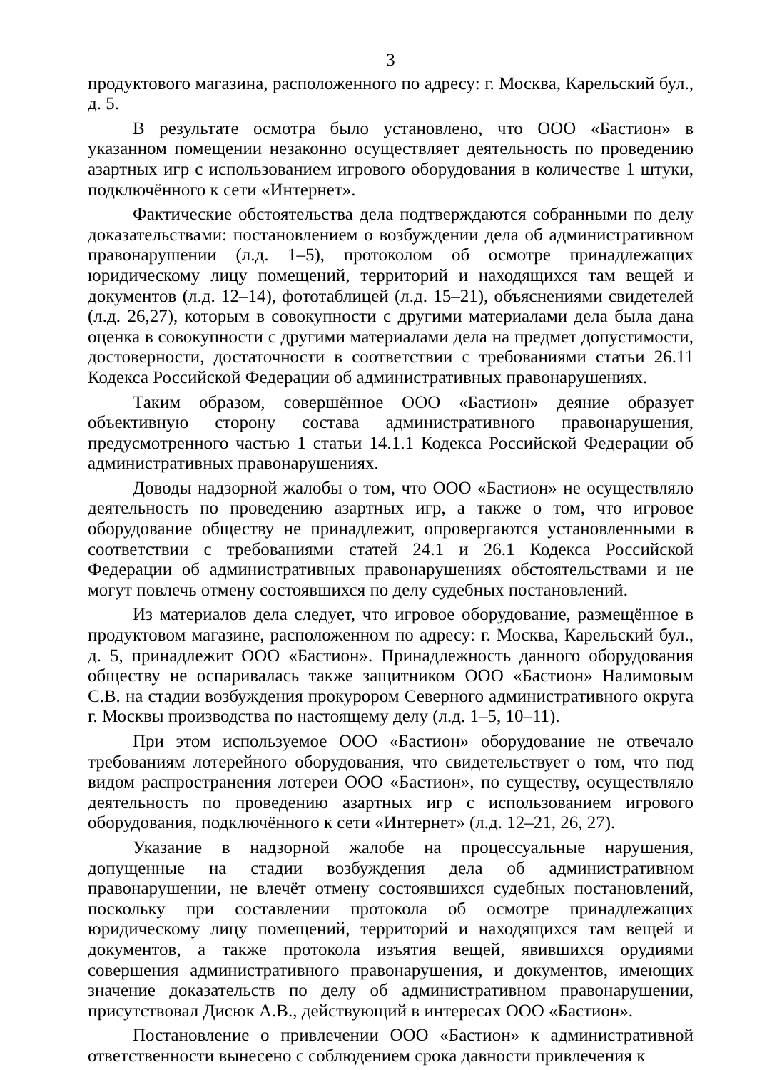3
продуктового магазина, расположенного по адресу: г. Москва, Карельский бул., д. 5.
В результате осмотра было установлено, что ООО «Бастион» в указанном помещении незаконно осуществляет деятельность по проведению азартных игр с использованием игрового оборудования в количестве 1 штуки, подключённого к сети «Интернет».
Фактические обстоятельства дела подтверждаются собранными по делу доказательствами: постановлением о возбуждении дела об административном правонарушении (л.д. 1–5), протоколом об осмотре принадлежащих юридическому лицу помещений, территорий и находящихся там вещей и документов (л.д. 12–14), фототаблицей (л.д. 15–21), объяснениями свидетелей (л.д. 26,27), которым в совокупности с другими материалами дела была дана оценка в совокупности с другими материалами дела на предмет допустимости, достоверности, достаточности в соответствии с требованиями статьи 26.11 Кодекса Российской Федерации об административных правонарушениях.
Таким образом, совершённое ООО «Бастион» деяние образует объективную сторону состава административного правонарушения, предусмотренного частью 1 статьи 14.1.1 Кодекса Российской Федерации об административных правонарушениях.
Доводы надзорной жалобы о том, что ООО «Бастион» не осуществляло деятельность по проведению азартных игр, а также о том, что игровое оборудование обществу не принадлежит, опровергаются установленными в соответствии с требованиями статей 24.1 и 26.1 Кодекса Российской Федерации об административных правонарушениях обстоятельствами и не могут повлечь отмену состоявшихся по делу судебных постановлений.
Из материалов дела следует, что игровое оборудование, размещённое в продуктовом магазине, расположенном по адресу: г. Москва, Карельский бул., д. 5, принадлежит ООО «Бастион». Принадлежность данного оборудования обществу не оспаривалась также защитником ООО «Бастион» Налимовым С.В. на стадии возбуждения прокурором Северного административного округа г. Москвы производства по настоящему делу (л.д. 1–5, 10–11).
При этом используемое ООО «Бастион» оборудование не отвечало требованиям лотерейного оборудования, что свидетельствует о том, что под видом распространения лотереи ООО «Бастион», по существу, осуществляло деятельность по проведению азартных игр с использованием игрового оборудования, подключённого к сети «Интернет» (л.д. 12–21, 26, 27).
Указание в надзорной жалобе на процессуальные нарушения, допущенные на стадии возбуждения дела об административном правонарушении, не влечёт отмену состоявшихся судебных постановлений, поскольку при составлении протокола об осмотре принадлежащих юридическому лицу помещений, территорий и находящихся там вещей и документов, а также протокола изъятия вещей, явившихся орудиями совершения административного правонарушения, и документов, имеющих значение доказательств по делу об административном правонарушении, присутствовал Дисюк А.В., действующий в интересах ООО «Бастион».
Постановление о привлечении ООО «Бастион» к административной ответственности вынесено с соблюдением срока давности привлечения к